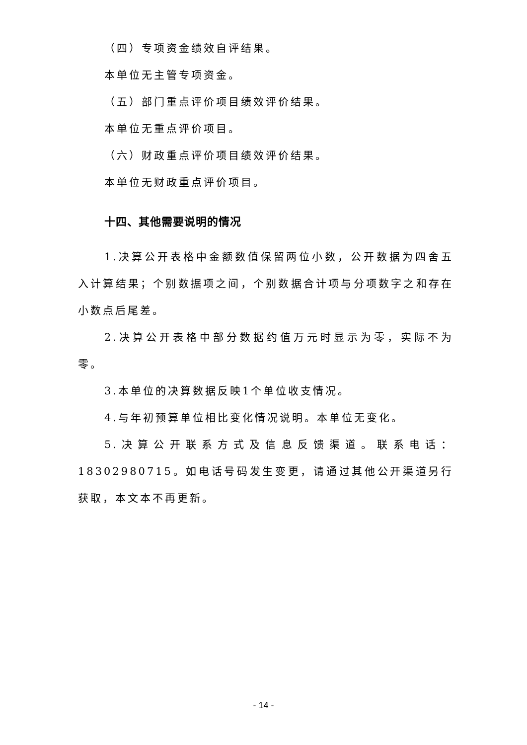（四）专项资金绩效自评结果。
本单位无主管专项资金。
（五）部门重点评价项目绩效评价结果。
本单位无重点评价项目。
（六）财政重点评价项目绩效评价结果。
本单位无财政重点评价项目。
十四、其他需要说明的情况
1.决算公开表格中金额数值保留两位小数，公开数据为四舍五入计算结果；个别数据项之间，个别数据合计项与分项数字之和存在小数点后尾差。
2.决算公开表格中部分数据约值万元时显示为零，实际不为零。
3.本单位的决算数据反映1个单位收支情况。
4.与年初预算单位相比变化情况说明。本单位无变化。
5.决算公开联系方式及信息反馈渠道。联系电话：18302980715。如电话号码发生变更，请通过其他公开渠道另行获取，本文本不再更新。
- 14 -